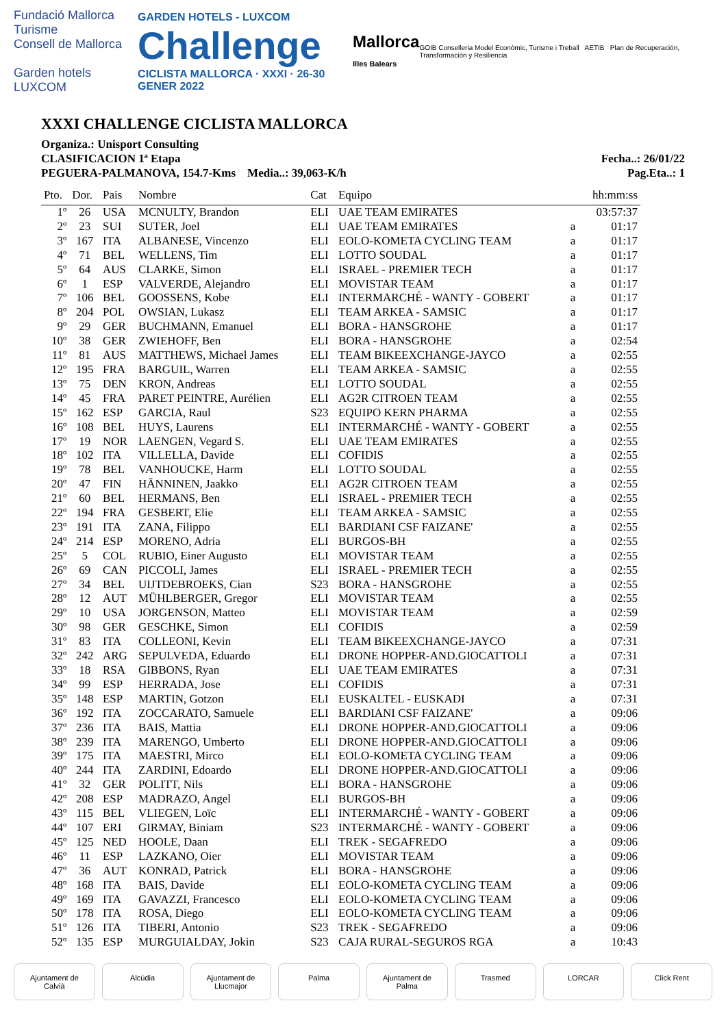Fundació Mallorca Turisme
Consell de Mallorca
Garden hotels LUXCOM
GARDEN HOTELS - LUXCOM
Challenge
CICLISTA MALLORCA · XXXI · 26-30 GENER 2022
Mallorca
Illes Balears
GOIB Conselleria Model Econòmic, Turisme i Treball AETIB Plan de Recuperación, Transformación y Resiliencia
XXXI CHALLENGE CICLISTA MALLORCA
Organiza.: Unisport Consulting
CLASIFICACION 1ª Etapa Fecha..: 26/01/22
PEGUERA-PALMANOVA, 154.7-Kms Media..: 39,063-K/h Pag.Eta..: 1
| Pto. | Dor. | Pais | Nombre | Cat | Equipo | | hh:mm:ss |
| --- | --- | --- | --- | --- | --- | --- | --- |
| 1º | 26 | USA | MCNULTY, Brandon | ELI | UAE TEAM EMIRATES | | 03:57:37 |
| 2º | 23 | SUI | SUTER, Joel | ELI | UAE TEAM EMIRATES | a | 01:17 |
| 3º | 167 | ITA | ALBANESE, Vincenzo | ELI | EOLO-KOMETA CYCLING TEAM | a | 01:17 |
| 4º | 71 | BEL | WELLENS, Tim | ELI | LOTTO SOUDAL | a | 01:17 |
| 5º | 64 | AUS | CLARKE, Simon | ELI | ISRAEL - PREMIER TECH | a | 01:17 |
| 6º | 1 | ESP | VALVERDE, Alejandro | ELI | MOVISTAR TEAM | a | 01:17 |
| 7º | 106 | BEL | GOOSSENS, Kobe | ELI | INTERMARCHÉ - WANTY - GOBERT | a | 01:17 |
| 8º | 204 | POL | OWSIAN, Lukasz | ELI | TEAM ARKEA - SAMSIC | a | 01:17 |
| 9º | 29 | GER | BUCHMANN, Emanuel | ELI | BORA - HANSGROHE | a | 01:17 |
| 10º | 38 | GER | ZWIEHOFF, Ben | ELI | BORA - HANSGROHE | a | 02:54 |
| 11º | 81 | AUS | MATTHEWS, Michael James | ELI | TEAM BIKEEXCHANGE-JAYCO | a | 02:55 |
| 12º | 195 | FRA | BARGUIL, Warren | ELI | TEAM ARKEA - SAMSIC | a | 02:55 |
| 13º | 75 | DEN | KRON, Andreas | ELI | LOTTO SOUDAL | a | 02:55 |
| 14º | 45 | FRA | PARET PEINTRE, Aurélien | ELI | AG2R CITROEN TEAM | a | 02:55 |
| 15º | 162 | ESP | GARCIA, Raul | S23 | EQUIPO KERN PHARMA | a | 02:55 |
| 16º | 108 | BEL | HUYS, Laurens | ELI | INTERMARCHÉ - WANTY - GOBERT | a | 02:55 |
| 17º | 19 | NOR | LAENGEN, Vegard S. | ELI | UAE TEAM EMIRATES | a | 02:55 |
| 18º | 102 | ITA | VILLELLA, Davide | ELI | COFIDIS | a | 02:55 |
| 19º | 78 | BEL | VANHOUCKE, Harm | ELI | LOTTO SOUDAL | a | 02:55 |
| 20º | 47 | FIN | HÄNNINEN, Jaakko | ELI | AG2R CITROEN TEAM | a | 02:55 |
| 21º | 60 | BEL | HERMANS, Ben | ELI | ISRAEL - PREMIER TECH | a | 02:55 |
| 22º | 194 | FRA | GESBERT, Elie | ELI | TEAM ARKEA - SAMSIC | a | 02:55 |
| 23º | 191 | ITA | ZANA, Filippo | ELI | BARDIANI CSF FAIZANE' | a | 02:55 |
| 24º | 214 | ESP | MORENO, Adria | ELI | BURGOS-BH | a | 02:55 |
| 25º | 5 | COL | RUBIO, Einer Augusto | ELI | MOVISTAR TEAM | a | 02:55 |
| 26º | 69 | CAN | PICCOLI, James | ELI | ISRAEL - PREMIER TECH | a | 02:55 |
| 27º | 34 | BEL | UIJTDEBROEKS, Cian | S23 | BORA - HANSGROHE | a | 02:55 |
| 28º | 12 | AUT | MÜHLBERGER, Gregor | ELI | MOVISTAR TEAM | a | 02:55 |
| 29º | 10 | USA | JORGENSON, Matteo | ELI | MOVISTAR TEAM | a | 02:59 |
| 30º | 98 | GER | GESCHKE, Simon | ELI | COFIDIS | a | 02:59 |
| 31º | 83 | ITA | COLLEONI, Kevin | ELI | TEAM BIKEEXCHANGE-JAYCO | a | 07:31 |
| 32º | 242 | ARG | SEPULVEDA, Eduardo | ELI | DRONE HOPPER-AND.GIOCATTOLI | a | 07:31 |
| 33º | 18 | RSA | GIBBONS, Ryan | ELI | UAE TEAM EMIRATES | a | 07:31 |
| 34º | 99 | ESP | HERRADA, Jose | ELI | COFIDIS | a | 07:31 |
| 35º | 148 | ESP | MARTIN, Gotzon | ELI | EUSKALTEL - EUSKADI | a | 07:31 |
| 36º | 192 | ITA | ZOCCARATO, Samuele | ELI | BARDIANI CSF FAIZANE' | a | 09:06 |
| 37º | 236 | ITA | BAIS, Mattia | ELI | DRONE HOPPER-AND.GIOCATTOLI | a | 09:06 |
| 38º | 239 | ITA | MARENGO, Umberto | ELI | DRONE HOPPER-AND.GIOCATTOLI | a | 09:06 |
| 39º | 175 | ITA | MAESTRI, Mirco | ELI | EOLO-KOMETA CYCLING TEAM | a | 09:06 |
| 40º | 244 | ITA | ZARDINI, Edoardo | ELI | DRONE HOPPER-AND.GIOCATTOLI | a | 09:06 |
| 41º | 32 | GER | POLITT, Nils | ELI | BORA - HANSGROHE | a | 09:06 |
| 42º | 208 | ESP | MADRAZO, Angel | ELI | BURGOS-BH | a | 09:06 |
| 43º | 115 | BEL | VLIEGEN, Loïc | ELI | INTERMARCHÉ - WANTY - GOBERT | a | 09:06 |
| 44º | 107 | ERI | GIRMAY, Biniam | S23 | INTERMARCHÉ - WANTY - GOBERT | a | 09:06 |
| 45º | 125 | NED | HOOLE, Daan | ELI | TREK - SEGAFREDO | a | 09:06 |
| 46º | 11 | ESP | LAZKANO, Oier | ELI | MOVISTAR TEAM | a | 09:06 |
| 47º | 36 | AUT | KONRAD, Patrick | ELI | BORA - HANSGROHE | a | 09:06 |
| 48º | 168 | ITA | BAIS, Davide | ELI | EOLO-KOMETA CYCLING TEAM | a | 09:06 |
| 49º | 169 | ITA | GAVAZZI, Francesco | ELI | EOLO-KOMETA CYCLING TEAM | a | 09:06 |
| 50º | 178 | ITA | ROSA, Diego | ELI | EOLO-KOMETA CYCLING TEAM | a | 09:06 |
| 51º | 126 | ITA | TIBERI, Antonio | S23 | TREK - SEGAFREDO | a | 09:06 |
| 52º | 135 | ESP | MURGUIALDAY, Jokin | S23 | CAJA RURAL-SEGUROS RGA | a | 10:43 |
Ajuntament de Calvià Alcúdia Ajuntament de Llucmajor Palma Ajuntament de Palma Trasmed LORCAR Click Rent